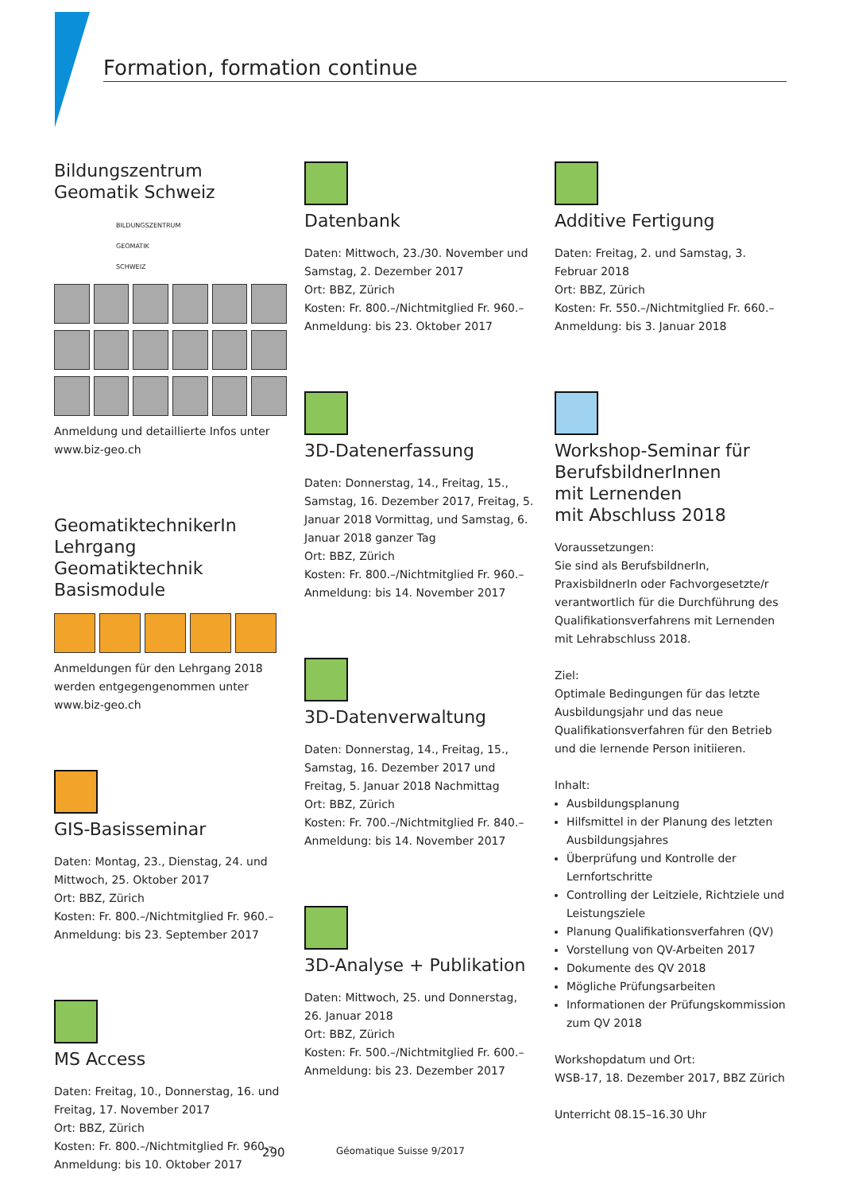Formation, formation continue
Bildungszentrum
Geomatik Schweiz
BILDUNGSZENTRUM
GEOMATIK
SCHWEIZ
Anmeldung und detaillierte Infos unter www.biz-geo.ch
GeomatiktechnikerIn
Lehrgang Geomatiktechnik
Basismodule
Anmeldungen für den Lehrgang 2018 werden entgegengenommen unter www.biz-geo.ch
GIS-Basisseminar
Daten: Montag, 23., Dienstag, 24. und Mittwoch, 25. Oktober 2017
Ort: BBZ, Zürich
Kosten: Fr. 800.–/Nichtmitglied Fr. 960.–
Anmeldung: bis 23. September 2017
MS Access
Daten: Freitag, 10., Donnerstag, 16. und Freitag, 17. November 2017
Ort: BBZ, Zürich
Kosten: Fr. 800.–/Nichtmitglied Fr. 960.–
Anmeldung: bis 10. Oktober 2017
Datenbank
Daten: Mittwoch, 23./30. November und Samstag, 2. Dezember 2017
Ort: BBZ, Zürich
Kosten: Fr. 800.–/Nichtmitglied Fr. 960.–
Anmeldung: bis 23. Oktober 2017
3D-Datenerfassung
Daten: Donnerstag, 14., Freitag, 15., Samstag, 16. Dezember 2017, Freitag, 5. Januar 2018 Vormittag, und Samstag, 6. Januar 2018 ganzer Tag
Ort: BBZ, Zürich
Kosten: Fr. 800.–/Nichtmitglied Fr. 960.–
Anmeldung: bis 14. November 2017
3D-Datenverwaltung
Daten: Donnerstag, 14., Freitag, 15., Samstag, 16. Dezember 2017 und Freitag, 5. Januar 2018 Nachmittag
Ort: BBZ, Zürich
Kosten: Fr. 700.–/Nichtmitglied Fr. 840.–
Anmeldung: bis 14. November 2017
3D-Analyse + Publikation
Daten: Mittwoch, 25. und Donnerstag, 26. Januar 2018
Ort: BBZ, Zürich
Kosten: Fr. 500.–/Nichtmitglied Fr. 600.–
Anmeldung: bis 23. Dezember 2017
Additive Fertigung
Daten: Freitag, 2. und Samstag, 3. Februar 2018
Ort: BBZ, Zürich
Kosten: Fr. 550.–/Nichtmitglied Fr. 660.–
Anmeldung: bis 3. Januar 2018
Workshop-Seminar für
BerufsbildnerInnen
mit Lernenden
mit Abschluss 2018
Voraussetzungen:
Sie sind als BerufsbildnerIn, PraxisbildnerIn oder Fachvorgesetzte/r verantwortlich für die Durchführung des Qualifikationsverfahrens mit Lernenden mit Lehrabschluss 2018.
Ziel:
Optimale Bedingungen für das letzte Ausbildungsjahr und das neue Qualifikationsverfahren für den Betrieb und die lernende Person initiieren.
Inhalt:
Ausbildungsplanung
Hilfsmittel in der Planung des letzten Ausbildungsjahres
Überprüfung und Kontrolle der Lernfortschritte
Controlling der Leitziele, Richtziele und Leistungsziele
Planung Qualifikationsverfahren (QV)
Vorstellung von QV-Arbeiten 2017
Dokumente des QV 2018
Mögliche Prüfungsarbeiten
Informationen der Prüfungskommission zum QV 2018
Workshopdatum und Ort:
WSB-17, 18. Dezember 2017, BBZ Zürich
Unterricht 08.15–16.30 Uhr
290 Géomatique Suisse 9/2017